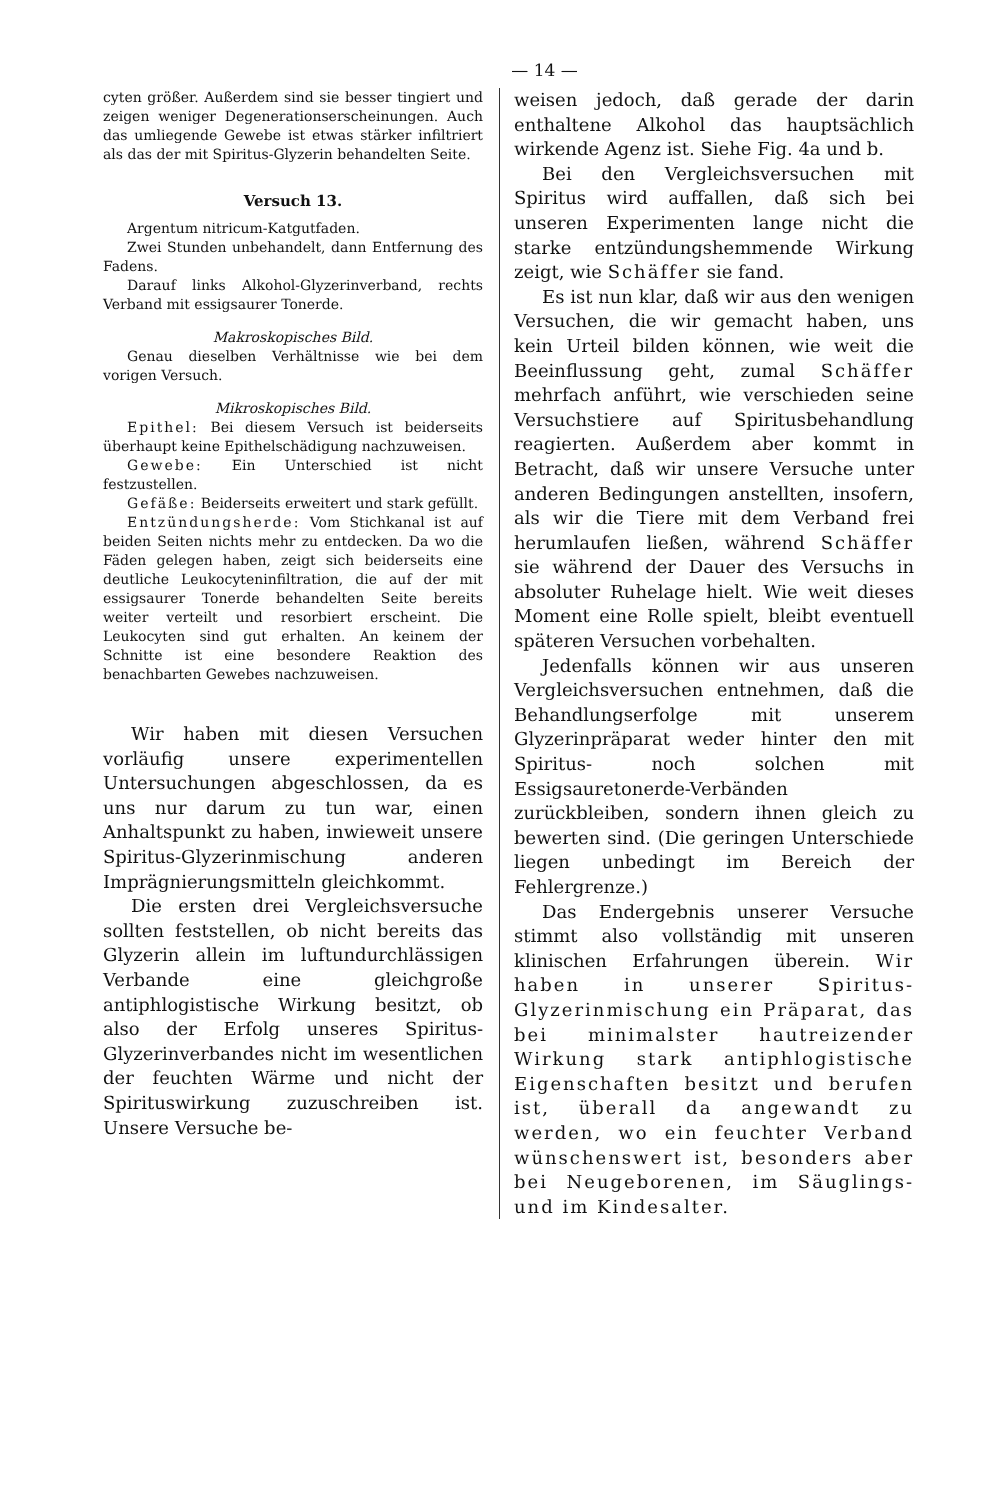— 14 —
cyten größer. Außerdem sind sie besser tingiert und zeigen weniger Degenerationserscheinungen. Auch das umliegende Gewebe ist etwas stärker infiltriert als das der mit Spiritus-Glyzerin behandelten Seite.
Versuch 13.
Argentum nitricum-Katgutfaden.
Zwei Stunden unbehandelt, dann Entfernung des Fadens.
Darauf links Alkohol-Glyzerinverband, rechts Verband mit essigsaurer Tonerde.
Makroskopisches Bild.
Genau dieselben Verhältnisse wie bei dem vorigen Versuch.
Mikroskopisches Bild.
Epithel: Bei diesem Versuch ist beiderseits überhaupt keine Epithelschädigung nachzuweisen.
Gewebe: Ein Unterschied ist nicht festzustellen.
Gefäße: Beiderseits erweitert und stark gefüllt.
Entzündungsherde: Vom Stichkanal ist auf beiden Seiten nichts mehr zu entdecken. Da wo die Fäden gelegen haben, zeigt sich beiderseits eine deutliche Leukocyteninfiltration, die auf der mit essigsaurer Tonerde behandelten Seite bereits weiter verteilt und resorbiert erscheint. Die Leukocyten sind gut erhalten. An keinem der Schnitte ist eine besondere Reaktion des benachbarten Gewebes nachzuweisen.
Wir haben mit diesen Versuchen vorläufig unsere experimentellen Untersuchungen abgeschlossen, da es uns nur darum zu tun war, einen Anhaltspunkt zu haben, inwieweit unsere Spiritus-Glyzerinmischung anderen Imprägnierungsmitteln gleichkommt.
Die ersten drei Vergleichsversuche sollten feststellen, ob nicht bereits das Glyzerin allein im luftundurchlässigen Verbande eine gleichgroße antiphlogistische Wirkung besitzt, ob also der Erfolg unseres Spiritus-Glyzerinverbandes nicht im wesentlichen der feuchten Wärme und nicht der Spirituswirkung zuzuschreiben ist. Unsere Versuche be-
weisen jedoch, daß gerade der darin enthaltene Alkohol das hauptsächlich wirkende Agenz ist. Siehe Fig. 4a und b.
Bei den Vergleichsversuchen mit Spiritus wird auffallen, daß sich bei unseren Experimenten lange nicht die starke entzündungshemmende Wirkung zeigt, wie Schäffer sie fand.
Es ist nun klar, daß wir aus den wenigen Versuchen, die wir gemacht haben, uns kein Urteil bilden können, wie weit die Beeinflussung geht, zumal Schäffer mehrfach anführt, wie verschieden seine Versuchstiere auf Spiritusbehandlung reagierten. Außerdem aber kommt in Betracht, daß wir unsere Versuche unter anderen Bedingungen anstellten, insofern, als wir die Tiere mit dem Verband frei herumlaufen ließen, während Schäffer sie während der Dauer des Versuchs in absoluter Ruhelage hielt. Wie weit dieses Moment eine Rolle spielt, bleibt eventuell späteren Versuchen vorbehalten.
Jedenfalls können wir aus unseren Vergleichsversuchen entnehmen, daß die Behandlungserfolge mit unserem Glyzerinpräparat weder hinter den mit Spiritus- noch solchen mit Essigsauretonerde-Verbänden zurückbleiben, sondern ihnen gleich zu bewerten sind. (Die geringen Unterschiede liegen unbedingt im Bereich der Fehlergrenze.)
Das Endergebnis unserer Versuche stimmt also vollständig mit unseren klinischen Erfahrungen überein. Wir haben in unserer Spiritus-Glyzerinmischung ein Präparat, das bei minimalster hautreizender Wirkung stark antiphlogistische Eigenschaften besitzt und berufen ist, überall da angewandt zu werden, wo ein feuchter Verband wünschenswert ist, besonders aber bei Neugeborenen, im Säuglings- und im Kindesalter.